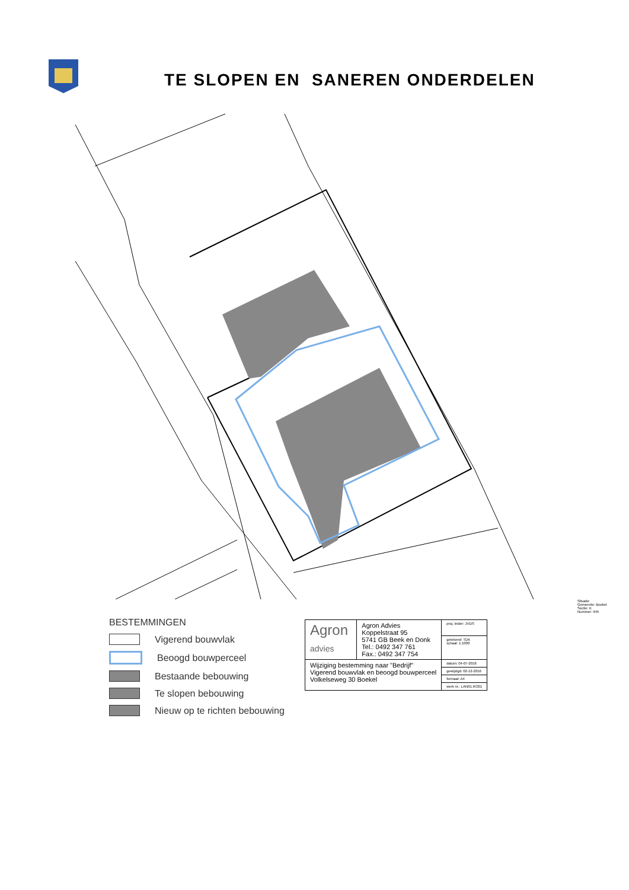TE SLOPEN EN SANEREN ONDERDELEN
BESTEMMINGEN
Vigerend bouwvlak
Beoogd bouwperceel
Bestaande bebouwing
Te slopen bebouwing
Nieuw op te richten bebouwing
Situatie
Gemeente: Boekel
Sectie: K
Nummer: 945
| Agron advies | Agron Advies Koppelstraat 95 5741 GB Beek en Donk Tel.: 0492 347 761 Fax.: 0492 347 754 | proj. leider: JVDS |
| | | getekend: TDK schaal: 1:1000 |
| Wijziging bestemming naar "Bedrijf" Vigerend bouwvlak en beoogd bouwperceel Volkelseweg 30 Boekel | | datum: 04-07-2016 |
| | | gewijzigd: 02-12-2016 |
| | | formaat: A4 |
| | | werk nr.: LAN01.RO01 |